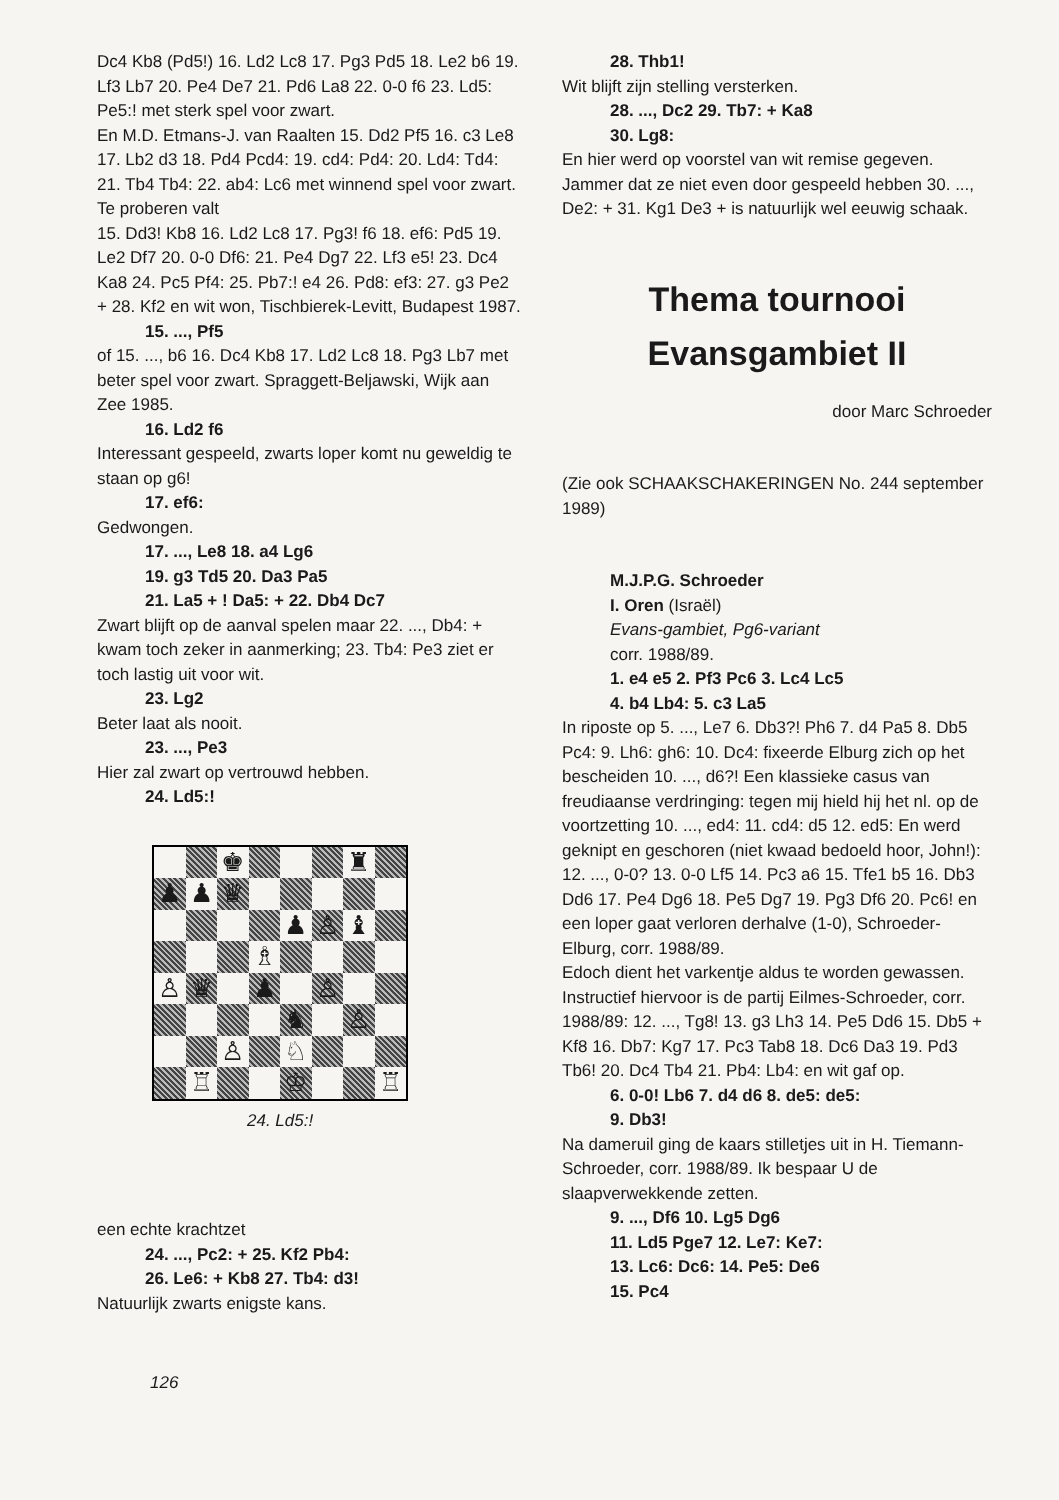Dc4 Kb8 (Pd5!) 16. Ld2 Lc8 17. Pg3 Pd5 18. Le2 b6 19. Lf3 Lb7 20. Pe4 De7 21. Pd6 La8 22. 0-0 f6 23. Ld5: Pe5:! met sterk spel voor zwart.
En M.D. Etmans-J. van Raalten 15. Dd2 Pf5 16. c3 Le8 17. Lb2 d3 18. Pd4 Pcd4: 19. cd4: Pd4: 20. Ld4: Td4: 21. Tb4 Tb4: 22. ab4: Lc6 met winnend spel voor zwart.
Te proberen valt
15. Dd3! Kb8 16. Ld2 Lc8 17. Pg3! f6 18. ef6: Pd5 19. Le2 Df7 20. 0-0 Df6: 21. Pe4 Dg7 22. Lf3 e5! 23. Dc4 Ka8 24. Pc5 Pf4: 25. Pb7:! e4 26. Pd8: ef3: 27. g3 Pe2 + 28. Kf2 en wit won, Tischbierek-Levitt, Budapest 1987.
15. ..., Pf5
of 15. ..., b6 16. Dc4 Kb8 17. Ld2 Lc8 18. Pg3 Lb7 met beter spel voor zwart. Spraggett-Beljawski, Wijk aan Zee 1985.
16. Ld2 f6
Interessant gespeeld, zwarts loper komt nu geweldig te staan op g6!
17. ef6:
Gedwongen.
17. ..., Le8 18. a4 Lg6
19. g3 Td5 20. Da3 Pa5
21. La5 + ! Da5: + 22. Db4 Dc7
Zwart blijft op de aanval spelen maar 22. ..., Db4: + kwam toch zeker in aanmerking; 23. Tb4: Pe3 ziet er toch lastig uit voor wit.
23. Lg2
Beter laat als nooit.
23. ..., Pe3
Hier zal zwart op vertrouwd hebben.
24. Ld5:!
♚
♜
♟
♟
♛
♟
♙
♝
♗
♙
♛
♟
♙
♞
♙
♙
♘
♖
♔
♖
24. Ld5:!
een echte krachtzet
24. ..., Pc2: + 25. Kf2 Pb4:
26. Le6: + Kb8 27. Tb4: d3!
Natuurlijk zwarts enigste kans.
126
28. Thb1!
Wit blijft zijn stelling versterken.
28. ..., Dc2 29. Tb7: + Ka8
30. Lg8:
En hier werd op voorstel van wit remise gegeven. Jammer dat ze niet even door gespeeld hebben 30. ..., De2: + 31. Kg1 De3 + is natuurlijk wel eeuwig schaak.
Thema tournooi
Evansgambiet II
door Marc Schroeder
(Zie ook SCHAAKSCHAKERINGEN No. 244 september 1989)
M.J.P.G. Schroeder
I. Oren (Israël)
Evans-gambiet, Pg6-variant
corr. 1988/89.
1. e4 e5 2. Pf3 Pc6 3. Lc4 Lc5
4. b4 Lb4: 5. c3 La5
In riposte op 5. ..., Le7 6. Db3?! Ph6 7. d4 Pa5 8. Db5 Pc4: 9. Lh6: gh6: 10. Dc4: fixeerde Elburg zich op het bescheiden 10. ..., d6?! Een klassieke casus van freudiaanse verdringing: tegen mij hield hij het nl. op de voortzetting 10. ..., ed4: 11. cd4: d5 12. ed5: En werd geknipt en geschoren (niet kwaad bedoeld hoor, John!): 12. ..., 0-0? 13. 0-0 Lf5 14. Pc3 a6 15. Tfe1 b5 16. Db3 Dd6 17. Pe4 Dg6 18. Pe5 Dg7 19. Pg3 Df6 20. Pc6! en een loper gaat verloren derhalve (1-0), Schroeder-Elburg, corr. 1988/89.
Edoch dient het varkentje aldus te worden gewassen. Instructief hiervoor is de partij Eilmes-Schroeder, corr. 1988/89: 12. ..., Tg8! 13. g3 Lh3 14. Pe5 Dd6 15. Db5 + Kf8 16. Db7: Kg7 17. Pc3 Tab8 18. Dc6 Da3 19. Pd3 Tb6! 20. Dc4 Tb4 21. Pb4: Lb4: en wit gaf op.
6. 0-0! Lb6 7. d4 d6 8. de5: de5:
9. Db3!
Na dameruil ging de kaars stilletjes uit in H. Tiemann-Schroeder, corr. 1988/89. Ik bespaar U de slaapverwekkende zetten.
9. ..., Df6 10. Lg5 Dg6
11. Ld5 Pge7 12. Le7: Ke7:
13. Lc6: Dc6: 14. Pe5: De6
15. Pc4